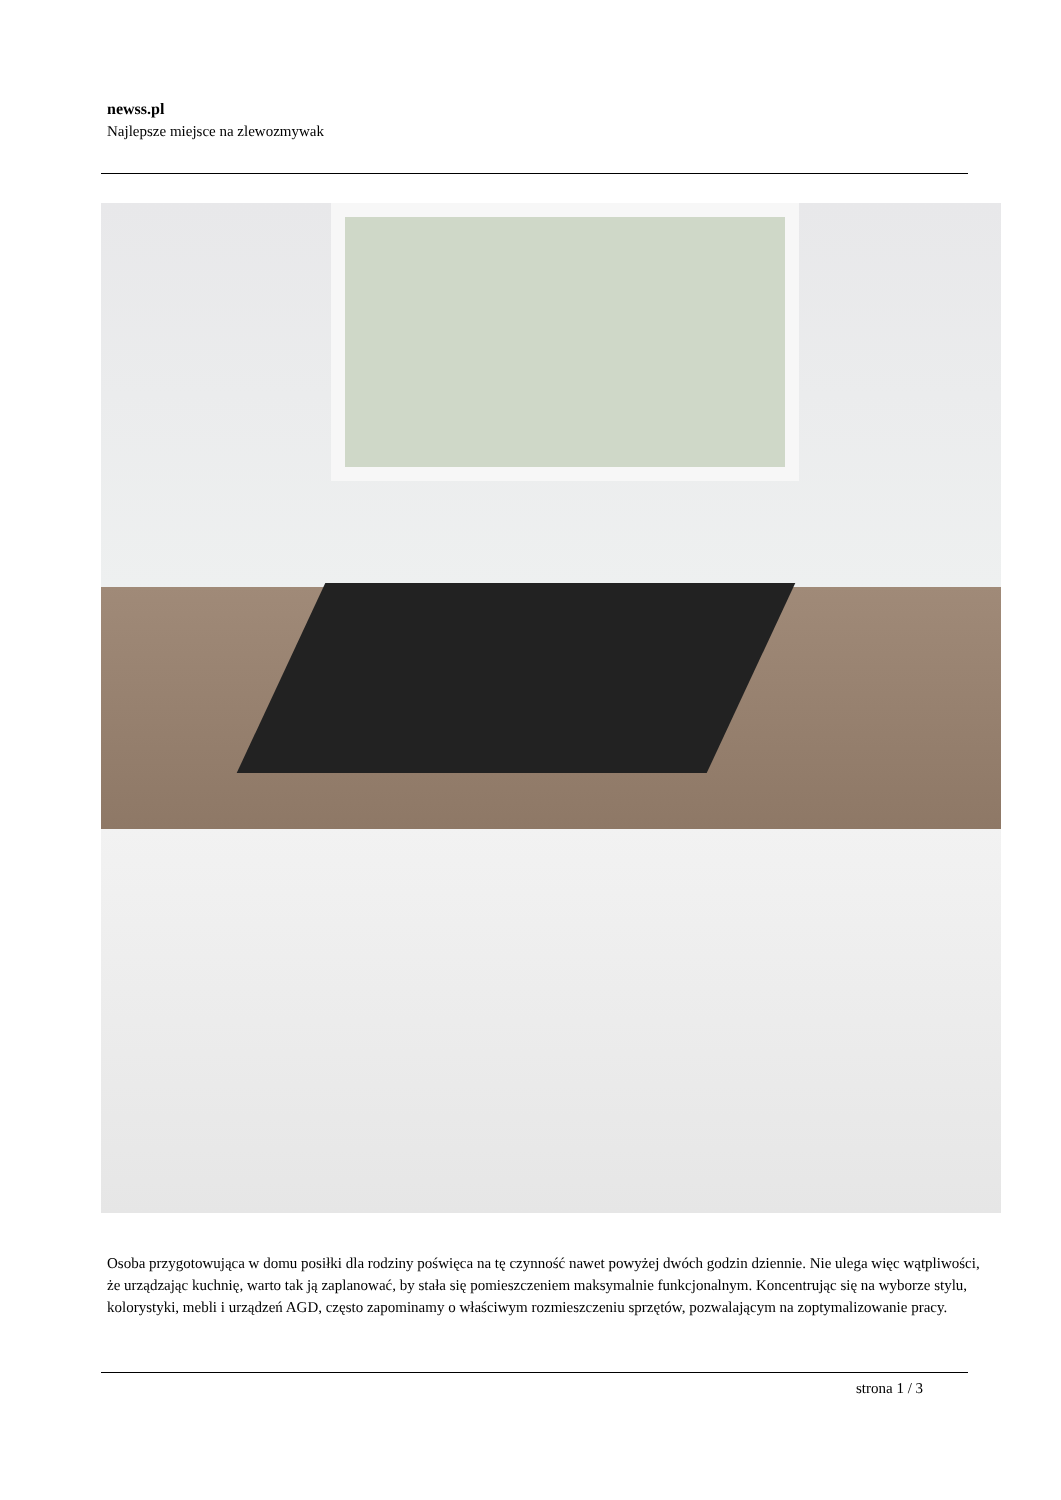newss.pl
Najlepsze miejsce na zlewozmywak
Osoba przygotowująca w domu posiłki dla rodziny poświęca na tę czynność nawet powyżej dwóch godzin dziennie. Nie ulega więc wątpliwości, że urządzając kuchnię, warto tak ją zaplanować, by stała się pomieszczeniem maksymalnie funkcjonalnym. Koncentrując się na wyborze stylu, kolorystyki, mebli i urządzeń AGD, często zapominamy o właściwym rozmieszczeniu sprzętów, pozwalającym na zoptymalizowanie pracy.
strona 1 / 3